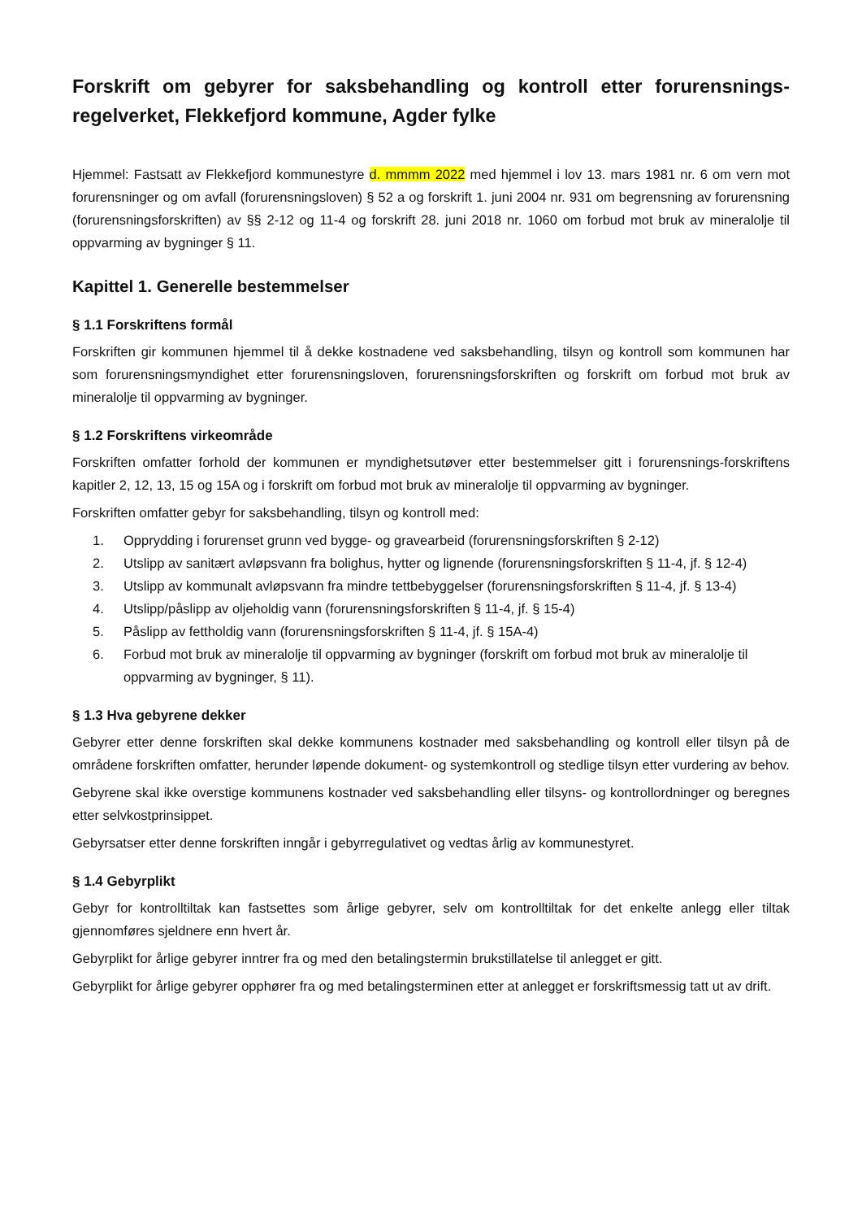Forskrift om gebyrer for saksbehandling og kontroll etter forurensnings-regelverket, Flekkefjord kommune, Agder fylke
Hjemmel: Fastsatt av Flekkefjord kommunestyre d. mmmm 2022 med hjemmel i lov 13. mars 1981 nr. 6 om vern mot forurensninger og om avfall (forurensningsloven) § 52 a og forskrift 1. juni 2004 nr. 931 om begrensning av forurensning (forurensningsforskriften) av §§ 2-12 og 11-4 og forskrift 28. juni 2018 nr. 1060 om forbud mot bruk av mineralolje til oppvarming av bygninger § 11.
Kapittel 1. Generelle bestemmelser
§ 1.1 Forskriftens formål
Forskriften gir kommunen hjemmel til å dekke kostnadene ved saksbehandling, tilsyn og kontroll som kommunen har som forurensningsmyndighet etter forurensningsloven, forurensningsforskriften og forskrift om forbud mot bruk av mineralolje til oppvarming av bygninger.
§ 1.2 Forskriftens virkeområde
Forskriften omfatter forhold der kommunen er myndighetsutøver etter bestemmelser gitt i forurensnings-forskriftens kapitler 2, 12, 13, 15 og 15A og i forskrift om forbud mot bruk av mineralolje til oppvarming av bygninger.
Forskriften omfatter gebyr for saksbehandling, tilsyn og kontroll med:
1. Opprydding i forurenset grunn ved bygge- og gravearbeid (forurensningsforskriften § 2-12)
2. Utslipp av sanitært avløpsvann fra bolighus, hytter og lignende (forurensningsforskriften § 11-4, jf. § 12-4)
3. Utslipp av kommunalt avløpsvann fra mindre tettbebyggelser (forurensningsforskriften § 11-4, jf. § 13-4)
4. Utslipp/påslipp av oljeholdig vann (forurensningsforskriften § 11-4, jf. § 15-4)
5. Påslipp av fettholdig vann (forurensningsforskriften § 11-4, jf. § 15A-4)
6. Forbud mot bruk av mineralolje til oppvarming av bygninger (forskrift om forbud mot bruk av mineralolje til oppvarming av bygninger, § 11).
§ 1.3 Hva gebyrene dekker
Gebyrer etter denne forskriften skal dekke kommunens kostnader med saksbehandling og kontroll eller tilsyn på de områdene forskriften omfatter, herunder løpende dokument- og systemkontroll og stedlige tilsyn etter vurdering av behov.
Gebyrene skal ikke overstige kommunens kostnader ved saksbehandling eller tilsyns- og kontrollordninger og beregnes etter selvkostprinsippet.
Gebyrsatser etter denne forskriften inngår i gebyrregulativet og vedtas årlig av kommunestyret.
§ 1.4 Gebyrplikt
Gebyr for kontrolltiltak kan fastsettes som årlige gebyrer, selv om kontrolltiltak for det enkelte anlegg eller tiltak gjennomføres sjeldnere enn hvert år.
Gebyrplikt for årlige gebyrer inntrer fra og med den betalingstermin brukstillatelse til anlegget er gitt.
Gebyrplikt for årlige gebyrer opphører fra og med betalingsterminen etter at anlegget er forskriftsmessig tatt ut av drift.